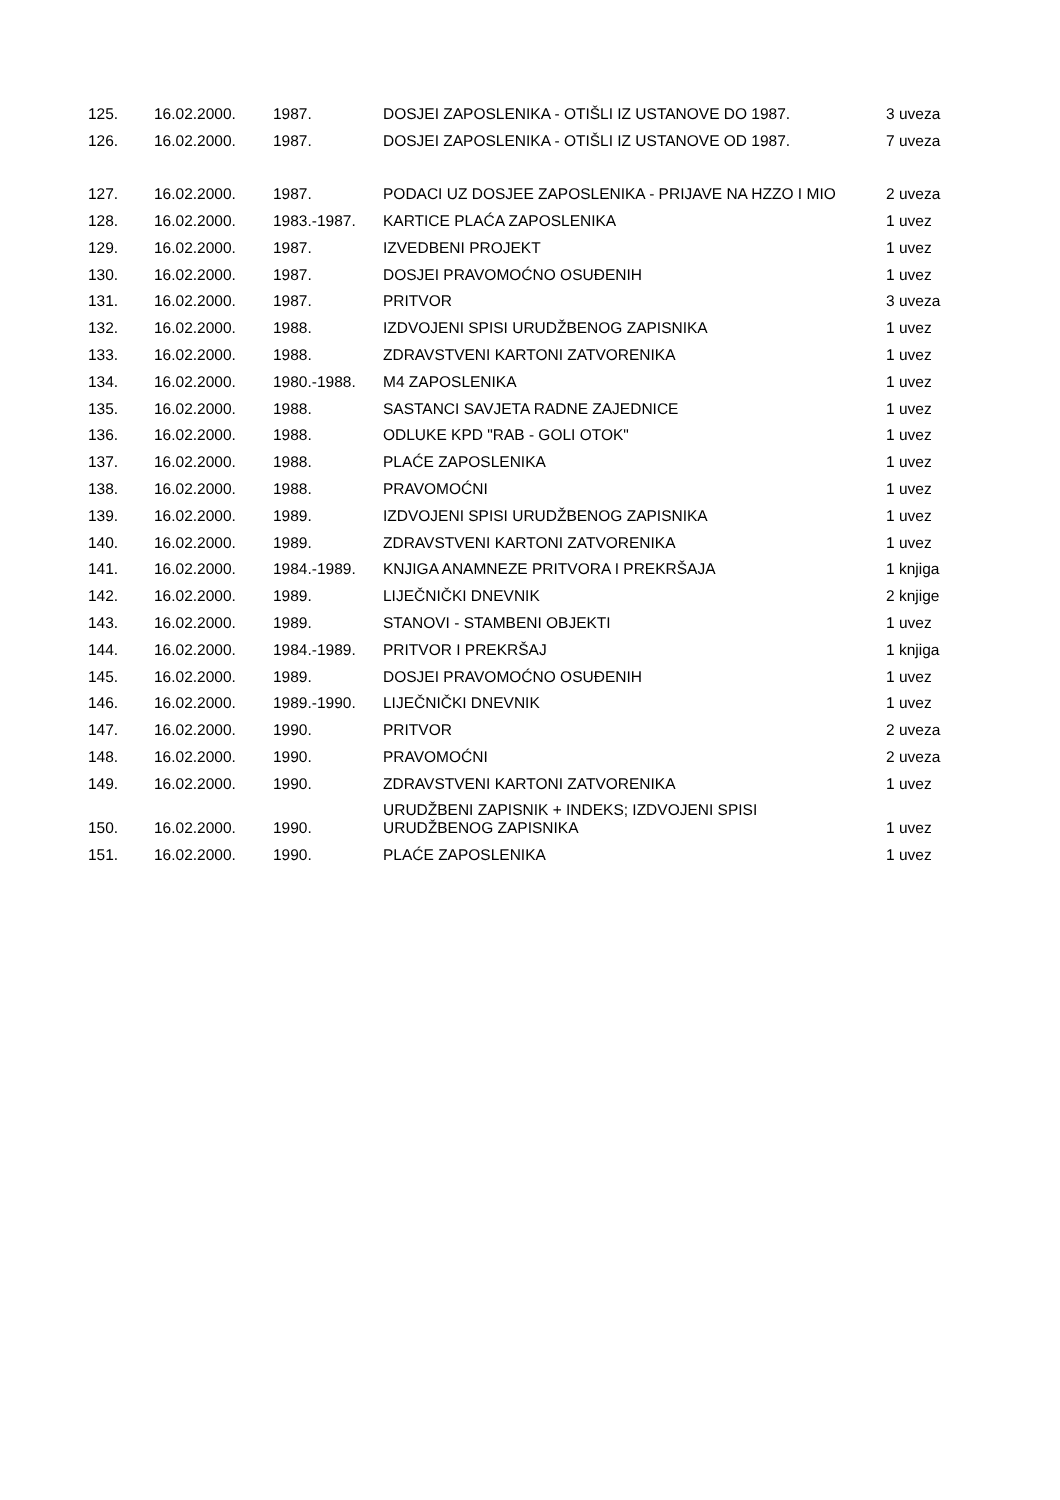| 125. | 16.02.2000. | 1987. | DOSJEI ZAPOSLENIKA - OTIŠLI IZ USTANOVE DO 1987. | 3 uveza |
| 126. | 16.02.2000. | 1987. | DOSJEI ZAPOSLENIKA - OTIŠLI IZ USTANOVE OD 1987. | 7 uveza |
| 127. | 16.02.2000. | 1987. | PODACI UZ DOSJEE ZAPOSLENIKA - PRIJAVE NA HZZO I MIO | 2 uveza |
| 128. | 16.02.2000. | 1983.-1987. | KARTICE PLAĆA ZAPOSLENIKA | 1 uvez |
| 129. | 16.02.2000. | 1987. | IZVEDBENI PROJEKT | 1 uvez |
| 130. | 16.02.2000. | 1987. | DOSJEI PRAVOMOĆNO OSUĐENIH | 1 uvez |
| 131. | 16.02.2000. | 1987. | PRITVOR | 3 uveza |
| 132. | 16.02.2000. | 1988. | IZDVOJENI SPISI URUDŽBENOG ZAPISNIKA | 1 uvez |
| 133. | 16.02.2000. | 1988. | ZDRAVSTVENI KARTONI ZATVORENIKA | 1 uvez |
| 134. | 16.02.2000. | 1980.-1988. | M4 ZAPOSLENIKA | 1 uvez |
| 135. | 16.02.2000. | 1988. | SASTANCI SAVJETA RADNE ZAJEDNICE | 1 uvez |
| 136. | 16.02.2000. | 1988. | ODLUKE KPD "RAB - GOLI OTOK" | 1 uvez |
| 137. | 16.02.2000. | 1988. | PLAĆE ZAPOSLENIKA | 1 uvez |
| 138. | 16.02.2000. | 1988. | PRAVOMOĆNI | 1 uvez |
| 139. | 16.02.2000. | 1989. | IZDVOJENI SPISI URUDŽBENOG ZAPISNIKA | 1 uvez |
| 140. | 16.02.2000. | 1989. | ZDRAVSTVENI KARTONI ZATVORENIKA | 1 uvez |
| 141. | 16.02.2000. | 1984.-1989. | KNJIGA ANAMNEZE PRITVORA I PREKRŠAJA | 1 knjiga |
| 142. | 16.02.2000. | 1989. | LIJEČNIČKI DNEVNIK | 2 knjige |
| 143. | 16.02.2000. | 1989. | STANOVI - STAMBENI OBJEKTI | 1 uvez |
| 144. | 16.02.2000. | 1984.-1989. | PRITVOR I PREKRŠAJ | 1 knjiga |
| 145. | 16.02.2000. | 1989. | DOSJEI PRAVOMOĆNO OSUĐENIH | 1 uvez |
| 146. | 16.02.2000. | 1989.-1990. | LIJEČNIČKI DNEVNIK | 1 uvez |
| 147. | 16.02.2000. | 1990. | PRITVOR | 2 uveza |
| 148. | 16.02.2000. | 1990. | PRAVOMOĆNI | 2 uveza |
| 149. | 16.02.2000. | 1990. | ZDRAVSTVENI KARTONI ZATVORENIKA | 1 uvez |
| 150. | 16.02.2000. | 1990. | URUDŽBENI ZAPISNIK + INDEKS; IZDVOJENI SPISI URUDŽBENOG ZAPISNIKA | 1 uvez |
| 151. | 16.02.2000. | 1990. | PLAĆE ZAPOSLENIKA | 1 uvez |